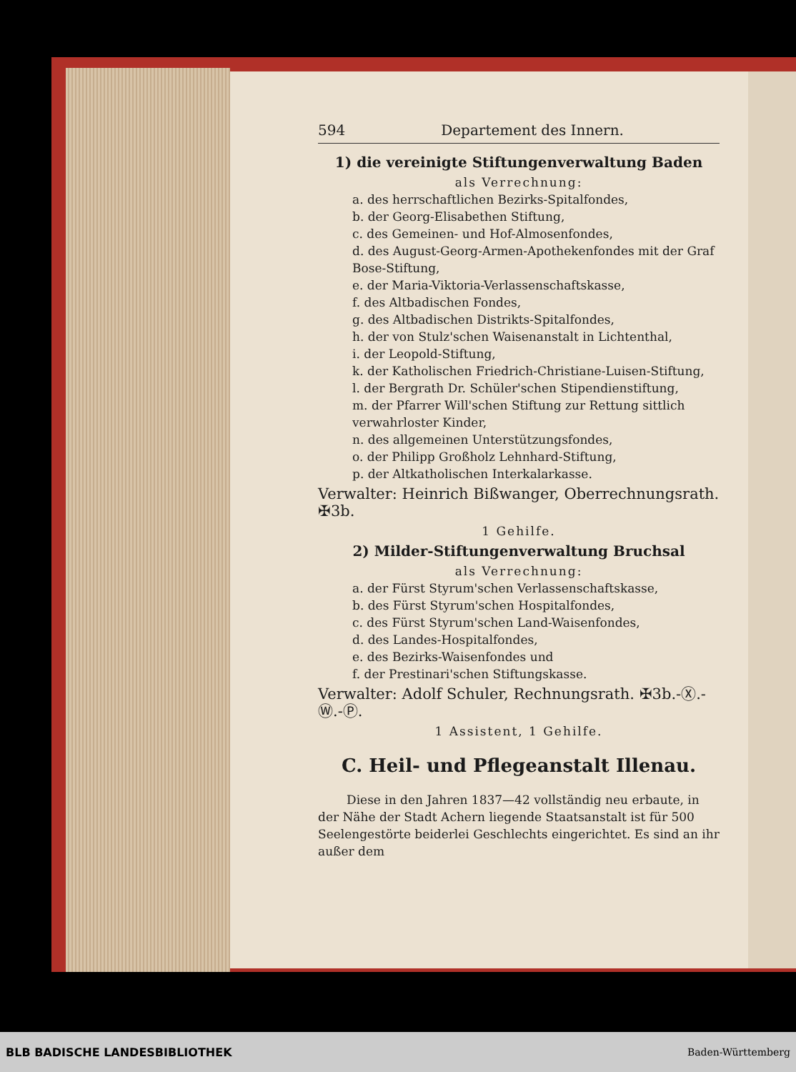594 Departement des Innern.
1) die vereinigte Stiftungenverwaltung Baden
als Verrechnung:
a. des herrschaftlichen Bezirks-Spitalfondes,
b. der Georg-Elisabethen Stiftung,
c. des Gemeinen- und Hof-Almosenfondes,
d. des August-Georg-Armen-Apothekenfondes mit der Graf Bose-Stiftung,
e. der Maria-Viktoria-Verlassenschaftskasse,
f. des Altbadischen Fondes,
g. des Altbadischen Distrikts-Spitalfondes,
h. der von Stulz'schen Waisenanstalt in Lichtenthal,
i. der Leopold-Stiftung,
k. der Katholischen Friedrich-Christiane-Luisen-Stiftung,
l. der Bergrath Dr. Schüler'schen Stipendienstiftung,
m. der Pfarrer Will'schen Stiftung zur Rettung sittlich verwahrloster Kinder,
n. des allgemeinen Unterstützungsfondes,
o. der Philipp Großholz Lehnhard-Stiftung,
p. der Altkatholischen Interkalarkasse.
Verwalter: Heinrich Bißwanger, Oberrechnungsrath. ✠3b.
1 Gehilfe.
2) Milder-Stiftungenverwaltung Bruchsal
als Verrechnung:
a. der Fürst Styrum'schen Verlassenschaftskasse,
b. des Fürst Styrum'schen Hospitalfondes,
c. des Fürst Styrum'schen Land-Waisenfondes,
d. des Landes-Hospitalfondes,
e. des Bezirks-Waisenfondes und
f. der Prestinari'schen Stiftungskasse.
Verwalter: Adolf Schuler, Rechnungsrath. ✠3b.-Ⓧ.-Ⓦ.-Ⓟ.
1 Assistent, 1 Gehilfe.
C. Heil- und Pflegeanstalt Illenau.
Diese in den Jahren 1837—42 vollständig neu erbaute, in der Nähe der Stadt Achern liegende Staatsanstalt ist für 500 Seelengestörte beiderlei Geschlechts eingerichtet. Es sind an ihr außer dem
BLB BADISCHE LANDESBIBLIOTHEK Baden-Württemberg